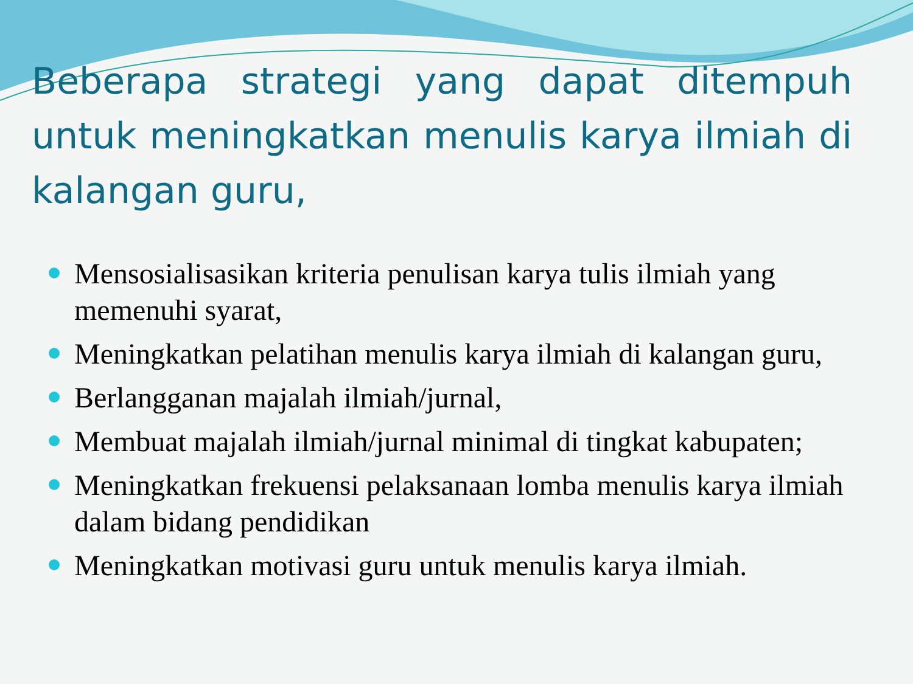Beberapa strategi yang dapat ditempuh untuk meningkatkan menulis karya ilmiah di kalangan guru,
Mensosialisasikan kriteria penulisan karya tulis ilmiah yang memenuhi syarat,
Meningkatkan pelatihan menulis karya ilmiah di kalangan guru,
Berlangganan majalah ilmiah/jurnal,
Membuat majalah ilmiah/jurnal minimal di tingkat kabupaten;
Meningkatkan frekuensi pelaksanaan lomba menulis karya ilmiah dalam bidang pendidikan
Meningkatkan motivasi guru untuk menulis karya ilmiah.